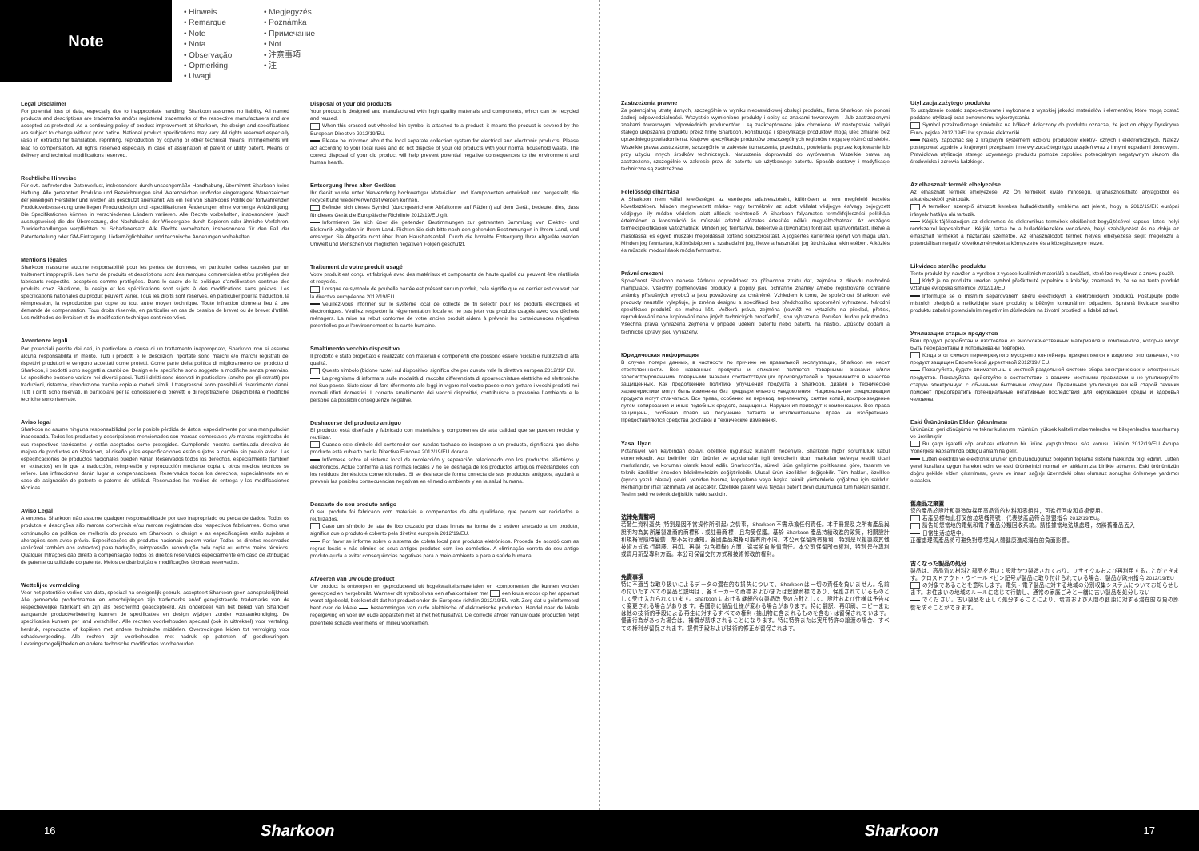Note
• Hinweis
• Remarque
• Note
• Nota
• Observação
• Opmerking
• Uwagi
• Megjegyzés
• Poznámka
• Примечание
• Not
• 注意事項
• 注
Legal Disclaimer
For potential loss of data, especially due to inappropriate handling, Sharkoon assumes no liability. All named products and descriptions are trademarks and/or registered trademarks of the respective manufacturers and are accepted as protected. As a continuing policy of product improvement at Sharkoon, the design and specifications are subject to change without prior notice. National product specifications may vary. All rights reserved especially (also in extracts) for translation, reprinting, reproduction by copying or other technical means. Infringements will lead to compensation. All rights reserved especially in case of assignation of patent or utility patent. Means of delivery and technical modifications reserved.
Rechtliche Hinweise
Für evtl. auftretenden Datenverlust, insbesondere durch unsachgemäße Handhabung, übernimmt Sharkoon keine Haftung. Alle genannten Produkte und Bezeichnungen sind Warenzeichen und/oder eingetragene Warenzeichen der jeweiligen Hersteller und werden als geschützt anerkannt. Als ein Teil von Sharkoons Politik der fortwährenden Produktverbesse-rung unterliegen Produktdesign und -spezifikationen Änderungen ohne vorherige Ankündigung. Die Spezifikationen können in verschiedenen Ländern variieren. Alle Rechte vorbehalten, insbesondere (auch auszugsweise) die der Übersetzung, des Nachdrucks, der Wiedergabe durch Kopieren oder ähnliche Verfahren. Zuwiderhandlungen verpflichten zu Schadenersatz. Alle Rechte vorbehalten, insbesondere für den Fall der Patenterteilung oder GM-Eintragung. Liefermöglichkeiten und technische Änderungen vorbehalten
Mentions légales
Sharkoon n'assume aucune responsabilité pour les pertes de données, en particulier celles causées par un traitement inapproprié. Les noms de produits et descriptions sont des marques commerciales et/ou protégées des fabricants respectifs, acceptées comme protégées. Dans le cadre de la politique d'amélioration continue des produits chez Sharkoon, le design et les spécifications sont sujets à des modifications sans préavis. Les spécifications nationales du produit peuvent varier. Tous les droits sont réservés, en particulier pour la traduction, la réimpression, la reproduction par copie ou tout autre moyen technique. Toute infraction donnera lieu à une demande de compensation. Tous droits réservés, en particulier en cas de cession de brevet ou de brevet d'utilité. Les méthodes de livraison et de modification technique sont réservées.
Avvertenze legali
Per potenziali perdite dei dati, in particolare a causa di un trattamento inappropriato, Sharkoon non si assume alcuna responsabilità in merito. Tutti i prodotti e le descrizioni riportate sono marchi e/o marchi registrati dei rispettivi produttori e vengono accettati come protetti. Come parte della politica di miglioramento del prodotto di Sharkoon, i prodotti sono soggetti a cambi del Design e le specifiche sono soggette a modifiche senza preavviso. Le specifiche possono variare nei diversi paesi. Tutti i diritti sono riservati in particolare (anche per gli estratti) per traduzioni, ristampe, riproduzione tramite copia e metodi simili. I trasgressori sono passibili di risarcimento danni. Tutti i diritti sono riservati, in particolare per la concessione di brevetti o di registrazione. Disponibilità e modifiche tecniche sono riservate.
Aviso legal
Sharkoon no asume ninguna responsabilidad por la posible pérdida de datos, especialmente por una manipulación inadecuada. Todos los productos y descripciones mencionados son marcas comerciales y/o marcas registradas de sus respectivos fabricantes y están aceptados como protegidos. Cumpliendo nuestra continuada directiva de mejora de productos en Sharkoon, el diseño y las especificaciones están sujetos a cambio sin previo aviso. Las especificaciones de productos nacionales pueden variar. Reservados todos los derechos, especialmente (también en extractos) en lo que a traducción, reimpresión y reproducción mediante copia u otros medios técnicos se refiere. Las infracciones darán lugar a compensaciones. Reservados todos los derechos, especialmente en el caso de asignación de patente o patente de utilidad. Reservados los medios de entrega y las modificaciones técnicas.
Aviso Legal
A empresa Sharkoon não assume qualquer responsabilidade por uso inapropriado ou perda de dados. Todos os produtos e descrições são marcas comerciais e/ou marcas registradas dos respectivos fabricantes. Como uma continuação da política de melhoria do produto em Sharkoon, o design e as especificações estão sujeitas a alterações sem aviso prévio. Especificações de produtos nacionais podem variar. Todos os direitos reservados (aplicável também aos extractos) para tradução, reimpressão, reprodução pela cópia ou outros meios técnicos. Qualquer Infrações dão direito a compensação Todos os direitos reservados especialmente em caso de atribuição de patente ou utilidade do patente. Meios de distribuição e modificações técnicas reservados.
Wettelijke vermelding
Voor het potentiële verlies van data, speciaal na oneigenlijk gebruik, accepteert Sharkoon geen aansprakelijkheid. Alle genoemde productnamen en omschrijvingen zijn trademarks en/of geregistreerde trademarks van de respectievelijke fabrikant en zijn als beschermd geaccepteerd. Als onderdeel van het beleid van Sharkoon aangaande productverbetering kunnen de specificaties en design wijzigen zonder vooraankondiging. De specificaties kunnen per land verschillen. Alle rechten voorbehouden speciaal (ook in uittreksel) voor vertaling, herdruk, reproductie of kopiëren met andere technische middelen. Overtredingen leiden tot vervolging voor schadevergoeding. Alle rechten zijn voorbehouden met nadruk op patenten of goedkeuringen. Leveringsmogelijkheden en andere technische modificaties voorbehouden.
Disposal of your old products
Your product is designed and manufactured with high quality materials and components, which can be recycled and reused.
When this crossed-out wheeled bin symbol is attached to a product, it means the product is covered by the European Directive 2012/19/EU.
Please be informed about the local separate collection system for electrical and electronic products. Please act according to your local rules and do not dispose of your old products with your normal household waste. The correct disposal of your old product will help prevent potential negative consequences to the environment and human health.
Entsorgung Ihres alten Gerätes
Ihr Gerät wurde unter Verwendung hochwertiger Materialien und Komponenten entwickelt und hergestellt, die recycelt und wiederverwendet werden können.
Befindet sich dieses Symbol (durchgestrichene Abfalltonne auf Rädern) auf dem Gerät, bedeutet dies, dass für dieses Gerät die Europäische Richtlinie 2012/19/EU gilt.
Informieren Sie sich über die geltenden Bestimmungen zur getrennten Sammlung von Elektro- und Elektronik-Altgeräten in Ihrem Land. Richten Sie sich bitte nach den geltenden Bestimmungen in Ihrem Land, und entsorgen Sie Altgeräte nicht über Ihren Haushaltsabfall. Durch die korrekte Entsorgung Ihrer Altgeräte werden Umwelt und Menschen vor möglichen negativen Folgen geschützt.
Traitement de votre produit usagé
Votre produit est conçu et fabriqué avec des matériaux et composants de haute qualité qui peuvent être réutilisés et recyclés.
Lorsque ce symbole de poubelle barrée est présent sur un produit, cela signifie que ce dernier est couvert par la directive européenne 2012/19/EU.
Veuillez-vous informer sur le système local de collecte de tri sélectif pour les produits électriques et électroniques. Veuillez respecter la réglementation locale et ne pas jeter vos produits usagés avec vos déchets ménagers. La mise au rebut conforme de votre ancien produit aidera à prévenir les conséquences négatives potentielles pour l'environnement et la santé humaine.
Smaltimento vecchio dispositivo
Il prodotto è stato progettato e realizzato con materiali e componenti che possono essere riciclati e riutilizzati di alta qualità.
Questo simbolo (bidone ruote) sul dispositivo, significa che per questo vale la direttiva europea 2012/19/ EU.
La preghiamo di informarsi sulle modalità di raccolta differenziata di apparecchiature elettriche ed elettroniche nel Suo paese. Siate sicuri di fare riferimento alle leggi in vigore nel vostro paese e non gettare i vecchi prodotti nei normali rifiuti domestici. Il corretto smaltimento dei vecchi dispositivi, contribuisce a prevenire l´ambiente e le persone da possibili conseguenze negative.
Deshacerse del producto antiguo
El producto está diseñado y fabricado con materiales y componentes de alta calidad que se pueden reciclar y reutilizar.
Cuando este símbolo del contenedor con ruedas tachado se incorpore a un producto, significará que dicho producto está cubierto por la Directiva Europea 2012/19/EU dorada.
Infórmese sobre el sistema local de recolección y separación relacionado con los productos eléctricos y electrónicos. Actúe conforme a las normas locales y no se deshaga de los productos antiguos mezclándolos con los residuos domésticos convencionales. Si se deshace de forma correcta de sus productos antiguos, ayudará a prevenir las posibles consecuencias negativas en el medio ambiente y en la salud humana.
Descarte do seu produto antigo
O seu produto foi fabricado com materiais e componentes de alta qualidade, que podem ser reciclados e reutilizados.
Caso um símbolo de lata de lixo cruzado por duas linhas na forma de x estiver anexado a um produto, significa que o produto é coberto pela diretiva europeia 2012/19/EU.
Por favor se informe sobre o sistema de coleta local para produtos eletrônicos. Proceda de acordó com as regras locais e não elimine os seus antigos produtos com lixo doméstico. A eliminação correta do seu antigo produto ajuda a evitar consequências negativas para o meio ambiente e para a saúde humana.
Afvoeren van uw oude product
Uw product is ontworpen en geproduceerd uit hogekwaliteitsmaterialen en -componenten die kunnen worden gerecycled en hergebruikt. Wanneer dit symbool van een afvalcontainer met een kruis erdoor op het apparaat wordt afgebeeld, betekent dit dat het product onder de Europese richtlijn 2012/19/EU valt. Zorg dat u geïnformeerd bent over de lokale bestemmingen van oude elektrische of elektronische producten. Handel naar de lokale regelgeving en voer uw oude apparaten niet af met het huisafval. De correcte afvoer van uw oude producten helpt potentiële schade voor mens en milieu voorkomen.
Zastrzeżenia prawne
Za potencjalną utratę danych, szczególnie w wyniku nieprawidłowej obsługi produktu, firma Sharkoon nie ponosi żadnej odpowiedzialności. Wszystkie wymienione produkty i opisy są znakami towarowymi i /lub zastrzeżonymi znakami towarowymi odpowiednich producentów i są zaakceptowane jako chronione. W następstwie polityki stałego ulepszania produktu przez firmę Sharkoon, konstrukcja i specyfikacje produktów mogą ulec zmianie bez uprzedniego powiadomienia. Krajowe specyfikacje produktów poszczególnych regionów mogą się różnić od siebie. Wszelkie prawa zastrzeżone, szczególnie w zakresie tłumaczenia, przedruku, powielania poprzez kopiowanie lub przy użyciu innych środków technicznych. Naruszenia doprowadzi do wyrównania. Wszelkie prawa są zastrzeżone, szczególnie w zakresie praw do patentu lub użytkowego patentu. Sposób dostawy i modyfikacje techniczne są zastrzeżone.
Felelősség elhárítása
A Sharkoon nem vállal felelősséget az esetleges adatvesztésért, különösen a nem megfelelő kezelés következtében. Minden megnevezett márka- vagy terméknév az adott vállalat védjegye és/vagy bejegyzett védjegye, ily módon védelem alatt állónak tekintendő. A Sharkoon folyamatos termékfejlesztési politikája értelmében a konstrukció és műszaki adatok előzetes értesítés nélkül megváltozhatnak. Az országos termékspecifikációk változhatnak. Minden jog fenntartva, beleértve a (kivonatos) fordítást, újranyomtatást, illetve a másolással és egyéb műszaki megoldással történő sokszorosítást. A jogsértés kártérítési igényt von maga után. Minden jog fenntartva, különösképpen a szabadalmi jog, illetve a használati jog átruházása tekintetében. A közlés és műszaki módosítások módja fenntartva.
Právní omezení
Společnost Sharkoon nenese žádnou odpovědnost za případnou ztrátu dat, zejména z důvodu nevhodné manipulace. Všechny pojmenované produkty a popisy jsou ochranné známky a/nebo registrované ochranné známky příslušných výrobců a jsou považovány za chráněné. Vzhledem k tomu, že společnost Sharkoon své produkty neustále vylepšuje, je změna designu a specifikací bez předchozího upozornění vyhrazena. Národní specifikace produktů se mohou lišit. Veškerá práva, zejména (rovněž ve výtazích) na překlad, přetisk, reprodukování nebo kopírování nebo jiných technických prostředků, jsou vyhrazena. Porušení budou pokutována. Všechna práva vyhrazena zejména v případě udělení patentu nebo patentu na nástroj. Způsoby dodání a technické úpravy jsou vyhrazeny.
Юридическая информация
В случае потери данных, в частности по причине не правильной эксплуатации, Sharkoon не несет ответственности. Все названные продукты и описания являются товарными знаками и/или зарегистрированными товарными знаками соответствующих производителей и принимаются в качестве защищенных. Как продолжение политики улучшения продукта в Sharkoon, дизайн и технические характеристики могут быть изменены без предварительного уведомления. Национальные спецификации продукта могут отличаться. Все права, особенно на перевод, перепечатку, снятие копий, воспроизведение путем копирования и иных подобных средств, защищены. Нарушения приведут к компенсации. Все права защищены, особенно право на получение патента и исключительное право на изобретение. Предоставляются средства доставки и технические изменения.
Yasal Uyarı
Potansiyel veri kaybından dolayı, özellikle uygunsuz kullanım nedeniyle, Sharkoon hiçbir sorumluluk kabul etmemektedir. Adı belirtilen tüm ürünler ve açıklamalar ilgili üreticilerin ticari markaları ve/veya tescilli ticari markalarıdır, ve korumalı olarak kabul edilir. Sharkoon'da, sürekli ürün geliştirme politikasına göre, tasarım ve teknik özellikler önceden bildirilmeksizin değiştirilebilir. Ulusal ürün özellikleri değişebilir. Tüm hakları, özellikle (ayrıca yazılı olarak) çeviri, yeniden basma, kopyalama veya başka teknik yöntemlerle çoğaltma için saklıdır. Herhangi bir ihlal tazminata yol açacaktır. Özellikle patent veya faydalı patent devri durumunda tüm hakları saklıdır. Teslim şekli ve teknik değişiklik hakkı saklıdır.
法律免責聲明
若發生資料遺失 (特別是因不當操作所引起) 之情事，Sharkoon 不需承擔任何責任。本手冊提及之所有產品與說明均為其所屬製造商的商標和 / 或註冊商標，且均受保護。基於 Sharkoon 產品持續改進的政策，相關設計和規格會隨時變動，恕不另行通知。各國產品規格可能有所不同。本公司保留所有權利，特別是以複製或其他技術方式進行翻譯、再印、再製 (包含摘錄) 方面，違者將負賠償責任。本公司保留所有權利，特別是在專利或實用新型專利方面。本公司保留交付方式和技術修改的權利。
免責事項
特に不適当な取り扱いによるデータの潜在的な損失について、Sharkoon は一切の責任を負いません。名前の付いたすべての製品と説明は、各メーカーの商標および/または登録商標であり、保護されているものとして受け入れられています。Sharkoon における継続的な製品改良の方針として、設計および仕様は予告なく変更される場合があります。各国別に製品仕様が変わる場合があります。特に翻訳、再印刷、コピーまたは他の技術的手段による再生に対するすべての権利 (抽出物に含まれるものを含む) は留保されています。侵害行為があった場合は、補償が請求されることになります。特に特許または実用特許の譲渡の場合、すべての権利が留保されます。提供手段および技術的修正が留保されます。
Utylizacja zużytego produktu
To urządzenie zostało zaprojektowane i wykonane z wysokiej jakości materiałów i elementów, które mogą zostać poddane utylizacji oraz ponownemu wykorzystaniu.
Symbol przekreślonego śmietnika na kółkach dołączony do produktu oznacza, że jest on objęty Dyrektywa Euro- pejska 2012/19/EU w sprawie elektroniki.
Należy zapoznać się z krajowym systemem odbioru produktów elektry- cznych i elektronicznych. Należy postępować zgodnie z krajowymi przepisami i nie wyrzucać tego typu urządeń wraz z innymi odpadami domowymi. Prawidłowa utylizacja starego używanego produktu pomoże zapobiec potencjalnym negatywnym skutom dla środowiska i zdrowia ludzkiego.
Az elhasznált termék elhelyezése
Az elhasznált termék elhelyezése: Az Ön termékét kiváló minőségű, újrahasznosítható anyagokból és alkatrészekből gyártották.
A terméken szereplő áthúzott kerekes hulladéktartály embléma azt jelenti, hogy a 2012/19/EK európai irányelv hatálya alá tartozik.
Kérjük tájékozódjon az elektromos és elektronikus termékek elkülönített begyűjtésével kapcso- latos, helyi rendszerrel kapcsolatban. Kérjük, tartsa be a hulladékkezelére vonatkozó, helyi szabályozást és ne dobja az elhasznált terméket a háztartási szemétbe. Az elhasználódott termék helyes elhelyezése segít megelőzni a potenciálisan negatív következményeket a környezetre és a közegészségre nézve.
Likvidace starého produktu
Tento produkt byl navržen a vyroben z vysoce kvalitních materiálů a součástí, které lze recyklovat a znovu použít.
Když je na produktu uveden symbol přeškrtnuté popelnice s kolečky, znamená to, že se na tento produkt vztahuje evropská směrnice 2012/19/EU.
Informujte se o místním separovaném sběru elektrických a elektronických produktů. Postupujte podle místních předpisů a nelikvidujte staré produkty s běžným komunálním odpadem. Správná likvidace starého produktu zabrání potenciálním negativním důsledkům na životní prostředí a lidské zdraví.
Утилизация старых продуктов
Ваш продукт разработан и изготовлен из высококачественных материалов и компонентов, которые могут быть переработаны и использованы повторно.
Когда этот символ перечеркнутого мусорного контейнера прикрепляется к изделию, это означает, что продукт защищен Европейской директивой 2012/19 / EU.
Пожалуйста, будьте внимательны к местной раздельной системе сбора электрических и электронных продуктов. Пожалуйста, действуйте в соответствии с вашими местными правилами и не утилизируйте старую электронную с обычными бытовыми отходами. Правильная утилизация вашей старой техники поможет предотвратить потенциальные негативные последствия для окружающей среды и здоровья человека.
Eski Ürününüzün Elden Çıkarılması
Ürününüz, geri dönüşümü ve tekrar kullanımı mümkün, yüksek kaliteli malzemelerden ve bileşenlerden tasarlanmış ve üretilmiştir.
Bu çarpı işaretli çöp arabası etiketinin bir ürüne yapıştırılması, söz konusu ürünün 2012/19/EU Avrupa Yönergesi kapsamında olduğu anlamına gelir.
Lütfen elektrikli ve elektronik ürünler için bulunduğunuz bölgenin toplama sistemi hakkında bilgi edinin. Lütfen yerel kurallara uygun hareket edin ve eski ürünlerinizi normal ev atıklarınızla birlikte atmayın. Eski ürününüzün doğru şekilde elden çıkarılması, çevre ve insan sağlığı üzerindeki olası olumsuz sonuçları önlemeye yardımcı olacaktır.
舊產品之棄置
您的產品於設計和製造時採用高品質的材料和零組件，可進行回收和重複使用。
若產品標有此打叉的垃圾桶符號，代表該產品符合歐盟指令 2012/19/EU。
請告知您當地的電氣和電子產品分類回收系統。請根據當地法規處理，勿將舊產品丟入
日常生活垃圾中。
正確處理舊產品將可避免對環境與人體健康造成潛在的負面影響。
古くなった製品の処分
製品は、高品質の材料と部品を用いて設計かつ製造されており、リサイクルおよび再利用することができます。クロスドアウト・ウイールドビン記号が製品に取り付けられている場合、製品が欧州指令 2012/19/EU
の対象であることを意味します。電気・電子製品に対する地域の分別収集システムについてお知らせします。お住まいの地域のルールに応じて行動し、通常の家庭ごみと一緒に古い製品を処分しない
でください。古い製品を正しく処分することにより、環境および人間の健康に対する潜在的な負の影響を防ぐことができます。
16 Sharkoon Sharkoon 17